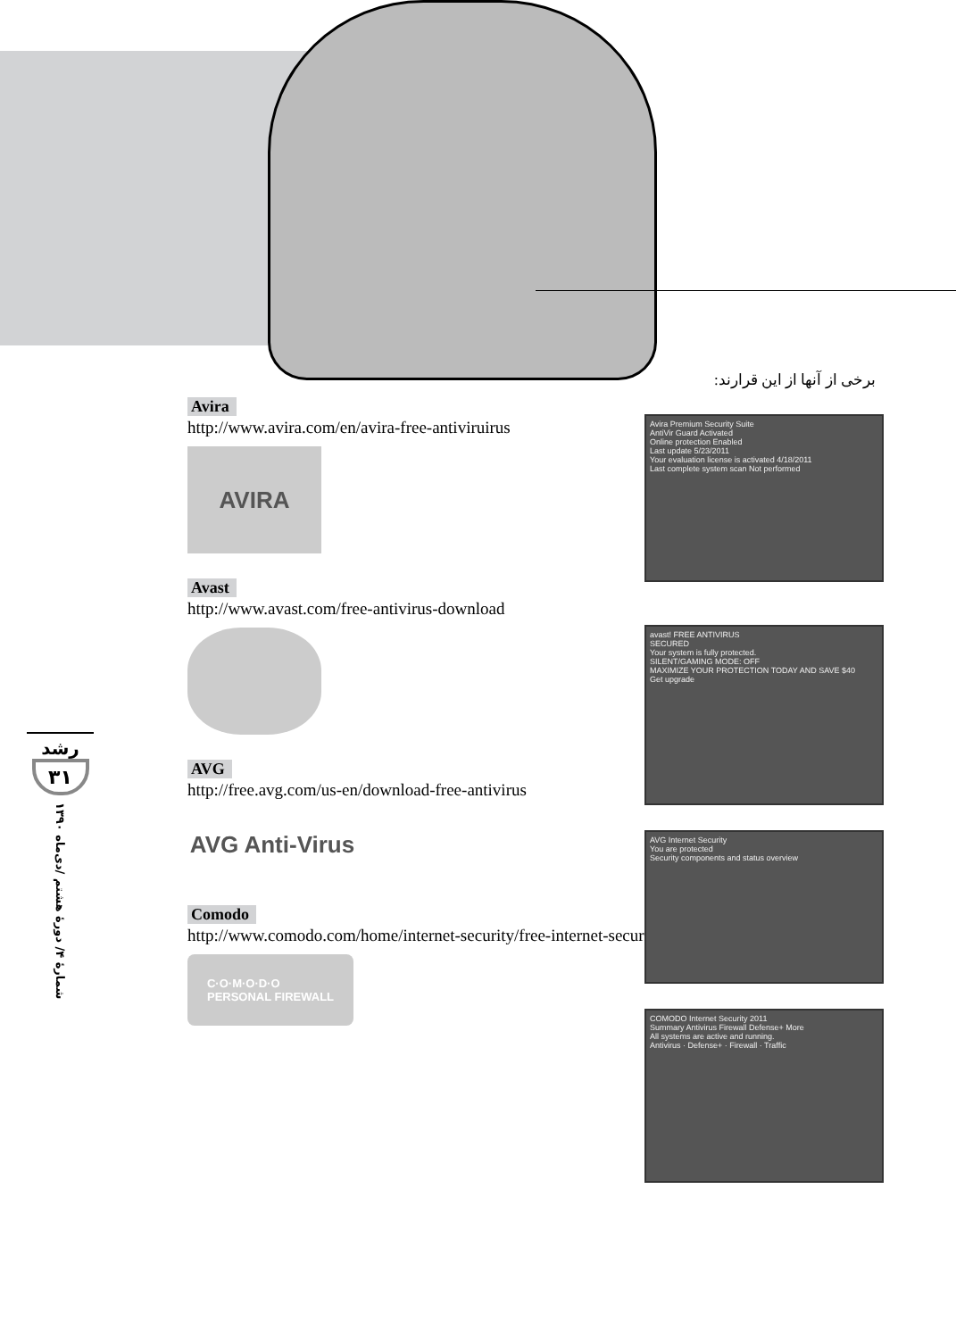برخی از آنها از این قرارند:
Avira
http://www.avira.com/en/avira-free-antiviruirus
AVIRA
Avast
http://www.avast.com/free-antivirus-download
AVG
http://free.avg.com/us-en/download-free-antivirus
AVG Anti-Virus
Comodo
http://www.comodo.com/home/internet-security/free-internet-security.php
C·O·M·O·D·O
PERSONAL FIREWALL
Avira Premium Security Suite
AntiVir Guard Activated
Online protection Enabled
Last update 5/23/2011
Your evaluation license is activated 4/18/2011
Last complete system scan Not performed
avast! FREE ANTIVIRUS
SECURED
Your system is fully protected.
SILENT/GAMING MODE: OFF
MAXIMIZE YOUR PROTECTION TODAY AND SAVE $40
Get upgrade
AVG Internet Security
You are protected
Security components and status overview
COMODO Internet Security 2011
Summary Antivirus Firewall Defense+ More
All systems are active and running.
Antivirus · Defense+ · Firewall · Traffic
رشد
۳۱
شمارهٔ ۴/ دورهٔ هشتم /دی‌ماه ۱۳۹۰